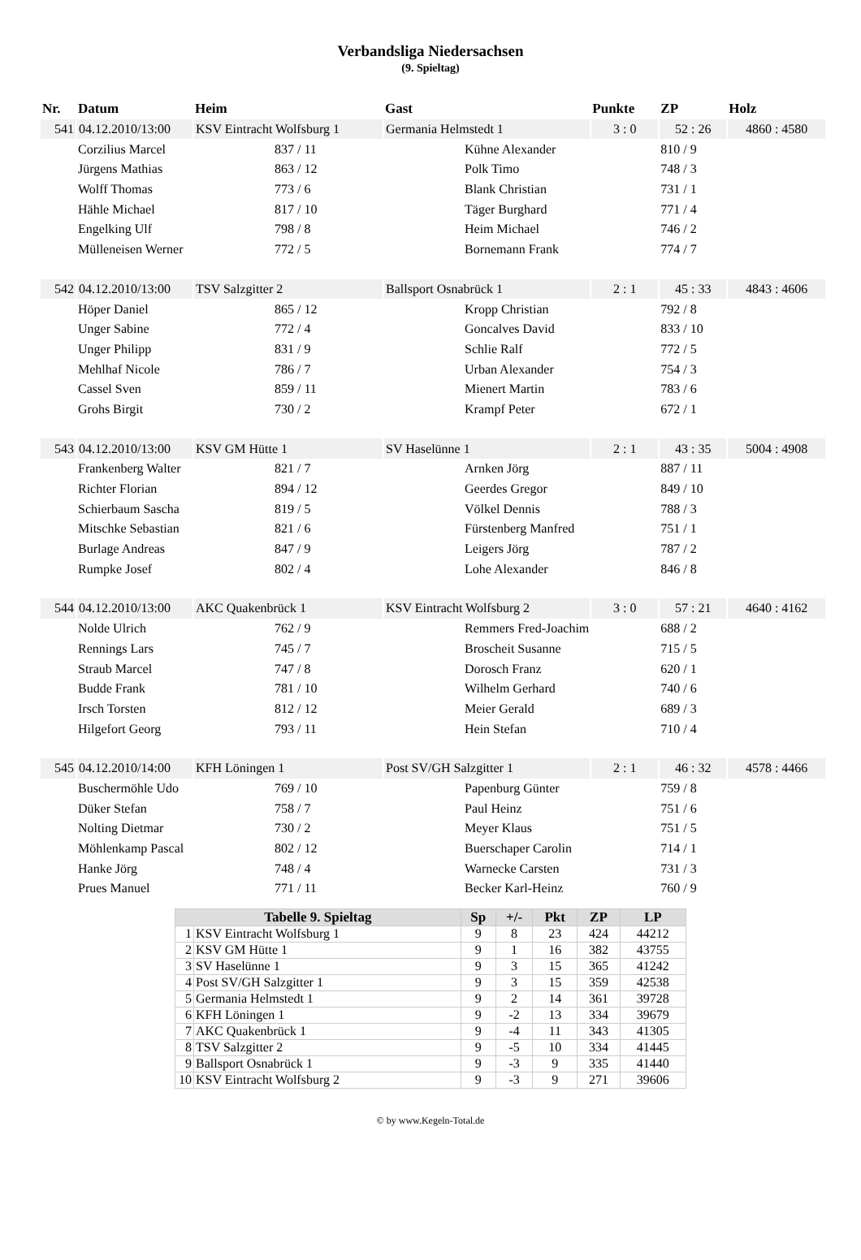Verbandsliga Niedersachsen
(9. Spieltag)
| Nr. | Datum | Heim | Gast | Punkte | ZP | Holz |
| --- | --- | --- | --- | --- | --- | --- |
| 541 | 04.12.2010/13:00 | KSV Eintracht Wolfsburg 1 | Germania Helmstedt 1 | 3 : 0 | 52 : 26 | 4860 : 4580 |
| | Corzilius Marcel | 837 / 11 | Kühne Alexander | | 810 / 9 | |
| | Jürgens Mathias | 863 / 12 | Polk Timo | | 748 / 3 | |
| | Wolff Thomas | 773 / 6 | Blank Christian | | 731 / 1 | |
| | Hähle Michael | 817 / 10 | Täger Burghard | | 771 / 4 | |
| | Engelking Ulf | 798 / 8 | Heim Michael | | 746 / 2 | |
| | Mülleneisen Werner | 772 / 5 | Bornemann Frank | | 774 / 7 | |
| 542 | 04.12.2010/13:00 | TSV Salzgitter 2 | Ballsport Osnabrück 1 | 2 : 1 | 45 : 33 | 4843 : 4606 |
| | Höper Daniel | 865 / 12 | Kropp Christian | | 792 / 8 | |
| | Unger Sabine | 772 / 4 | Goncalves David | | 833 / 10 | |
| | Unger Philipp | 831 / 9 | Schlie Ralf | | 772 / 5 | |
| | Mehlhaf Nicole | 786 / 7 | Urban Alexander | | 754 / 3 | |
| | Cassel Sven | 859 / 11 | Mienert Martin | | 783 / 6 | |
| | Grohs Birgit | 730 / 2 | Krampf Peter | | 672 / 1 | |
| 543 | 04.12.2010/13:00 | KSV GM Hütte 1 | SV Haselünne 1 | 2 : 1 | 43 : 35 | 5004 : 4908 |
| | Frankenberg Walter | 821 / 7 | Arnken Jörg | | 887 / 11 | |
| | Richter Florian | 894 / 12 | Geerdes Gregor | | 849 / 10 | |
| | Schierbaum Sascha | 819 / 5 | Völkel Dennis | | 788 / 3 | |
| | Mitschke Sebastian | 821 / 6 | Fürstenberg Manfred | | 751 / 1 | |
| | Burlage Andreas | 847 / 9 | Leigers Jörg | | 787 / 2 | |
| | Rumpke Josef | 802 / 4 | Lohe Alexander | | 846 / 8 | |
| 544 | 04.12.2010/13:00 | AKC Quakenbrück 1 | KSV Eintracht Wolfsburg 2 | 3 : 0 | 57 : 21 | 4640 : 4162 |
| | Nolde Ulrich | 762 / 9 | Remmers Fred-Joachim | | 688 / 2 | |
| | Rennings Lars | 745 / 7 | Broscheit Susanne | | 715 / 5 | |
| | Straub Marcel | 747 / 8 | Dorosch Franz | | 620 / 1 | |
| | Budde Frank | 781 / 10 | Wilhelm Gerhard | | 740 / 6 | |
| | Irsch Torsten | 812 / 12 | Meier Gerald | | 689 / 3 | |
| | Hilgefort Georg | 793 / 11 | Hein Stefan | | 710 / 4 | |
| 545 | 04.12.2010/14:00 | KFH Löningen 1 | Post SV/GH Salzgitter 1 | 2 : 1 | 46 : 32 | 4578 : 4466 |
| | Buschermöhle Udo | 769 / 10 | Papenburg Günter | | 759 / 8 | |
| | Düker Stefan | 758 / 7 | Paul Heinz | | 751 / 6 | |
| | Nolting Dietmar | 730 / 2 | Meyer Klaus | | 751 / 5 | |
| | Möhlenkamp Pascal | 802 / 12 | Buerschaper Carolin | | 714 / 1 | |
| | Hanke Jörg | 748 / 4 | Warnecke Carsten | | 731 / 3 | |
| | Prues Manuel | 771 / 11 | Becker Karl-Heinz | | 760 / 9 | |
| Tabelle 9. Spieltag | | Sp | +/- | Pkt | ZP | LP |
| --- | --- | --- | --- | --- | --- | --- |
| 1 | KSV Eintracht Wolfsburg 1 | 9 | 8 | 23 | 424 | 44212 |
| 2 | KSV GM Hütte 1 | 9 | 1 | 16 | 382 | 43755 |
| 3 | SV Haselünne 1 | 9 | 3 | 15 | 365 | 41242 |
| 4 | Post SV/GH Salzgitter 1 | 9 | 3 | 15 | 359 | 42538 |
| 5 | Germania Helmstedt 1 | 9 | 2 | 14 | 361 | 39728 |
| 6 | KFH Löningen 1 | 9 | -2 | 13 | 334 | 39679 |
| 7 | AKC Quakenbrück 1 | 9 | -4 | 11 | 343 | 41305 |
| 8 | TSV Salzgitter 2 | 9 | -5 | 10 | 334 | 41445 |
| 9 | Ballsport Osnabrück 1 | 9 | -3 | 9 | 335 | 41440 |
| 10 | KSV Eintracht Wolfsburg 2 | 9 | -3 | 9 | 271 | 39606 |
© by www.Kegeln-Total.de